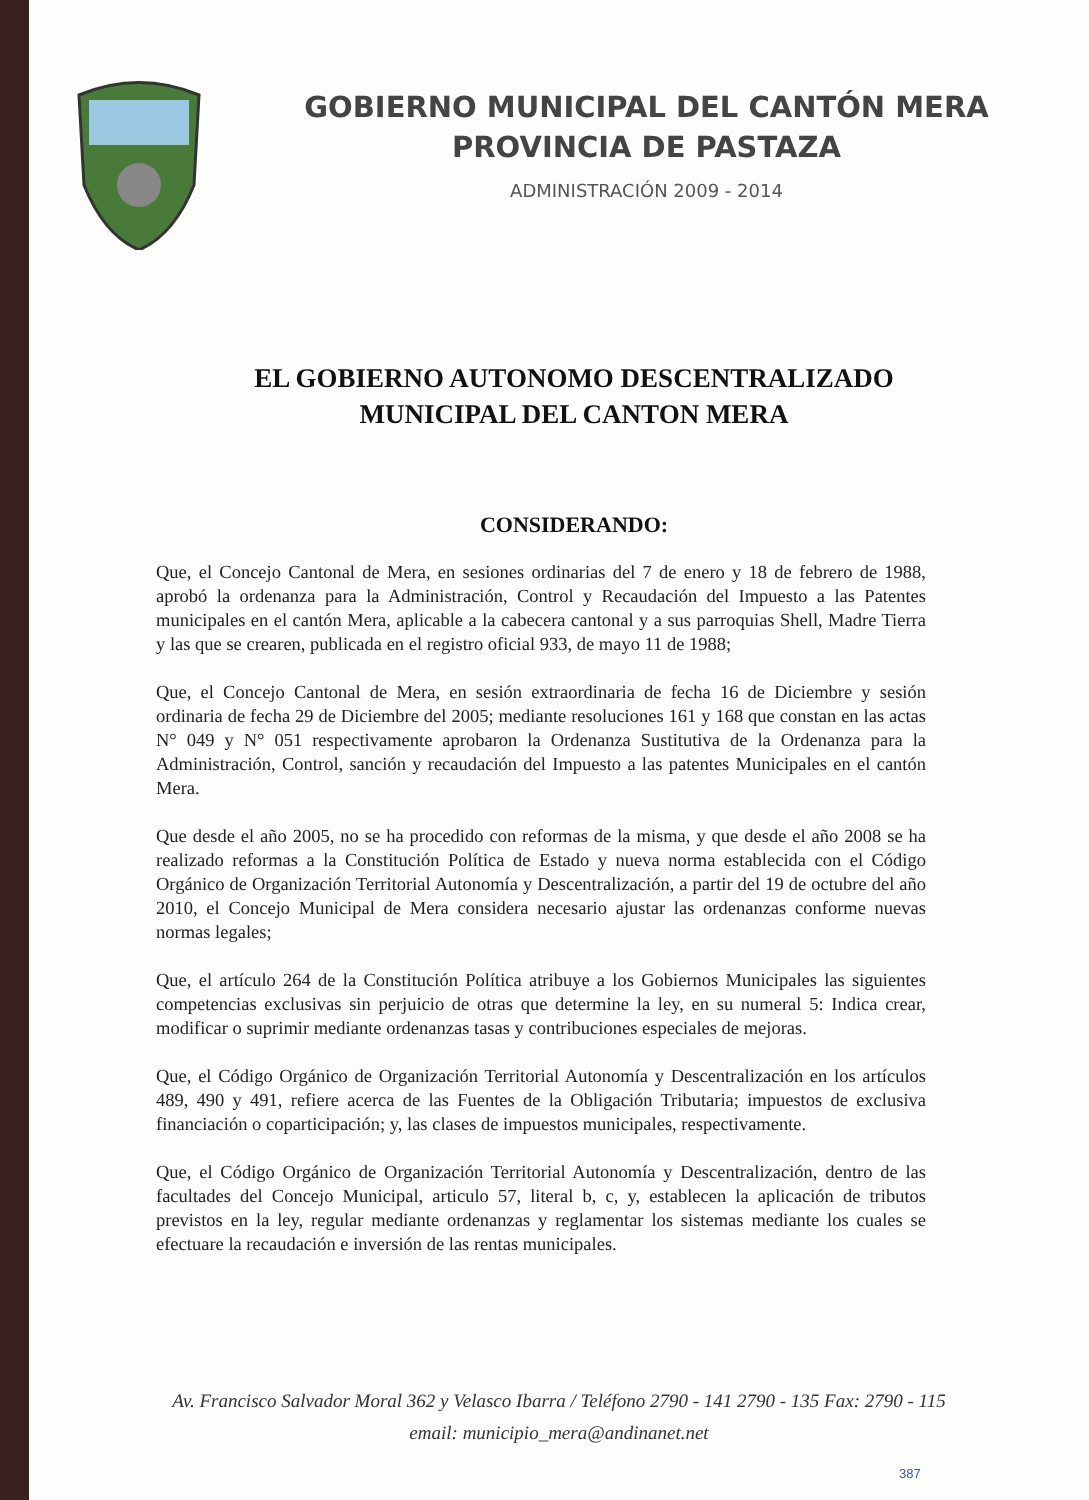GOBIERNO MUNICIPAL DEL CANTÓN MERA
PROVINCIA DE PASTAZA
ADMINISTRACIÓN 2009 - 2014
EL GOBIERNO AUTONOMO DESCENTRALIZADO
MUNICIPAL DEL CANTON MERA
CONSIDERANDO:
Que, el Concejo Cantonal de Mera, en sesiones ordinarias del 7 de enero y 18 de febrero de 1988, aprobó la ordenanza para la Administración, Control y Recaudación del Impuesto a las Patentes municipales en el cantón Mera, aplicable a la cabecera cantonal y a sus parroquias Shell, Madre Tierra y las que se crearen, publicada en el registro oficial 933, de mayo 11 de 1988;
Que, el Concejo Cantonal de Mera, en sesión extraordinaria de fecha 16 de Diciembre y sesión ordinaria de fecha 29 de Diciembre del 2005; mediante resoluciones 161 y 168 que constan en las actas N° 049 y N° 051 respectivamente aprobaron la Ordenanza Sustitutiva de la Ordenanza para la Administración, Control, sanción y recaudación del Impuesto a las patentes Municipales en el cantón Mera.
Que desde el año 2005, no se ha procedido con reformas de la misma, y que desde el año 2008 se ha realizado reformas a la Constitución Política de Estado y nueva norma establecida con el Código Orgánico de Organización Territorial Autonomía y Descentralización, a partir del 19 de octubre del año 2010, el Concejo Municipal de Mera considera necesario ajustar las ordenanzas conforme nuevas normas legales;
Que, el artículo 264 de la Constitución Política atribuye a los Gobiernos Municipales las siguientes competencias exclusivas sin perjuicio de otras que determine la ley, en su numeral 5: Indica crear, modificar o suprimir mediante ordenanzas tasas y contribuciones especiales de mejoras.
Que, el Código Orgánico de Organización Territorial Autonomía y Descentralización en los artículos 489, 490 y 491, refiere acerca de las Fuentes de la Obligación Tributaria; impuestos de exclusiva financiación o coparticipación; y, las clases de impuestos municipales, respectivamente.
Que, el Código Orgánico de Organización Territorial Autonomía y Descentralización, dentro de las facultades del Concejo Municipal, articulo 57, literal b, c, y, establecen la aplicación de tributos previstos en la ley, regular mediante ordenanzas y reglamentar los sistemas mediante los cuales se efectuare la recaudación e inversión de las rentas municipales.
Av. Francisco Salvador Moral 362 y Velasco Ibarra / Teléfono 2790 - 141 2790 - 135 Fax: 2790 - 115
email: municipio_mera@andinanet.net
387